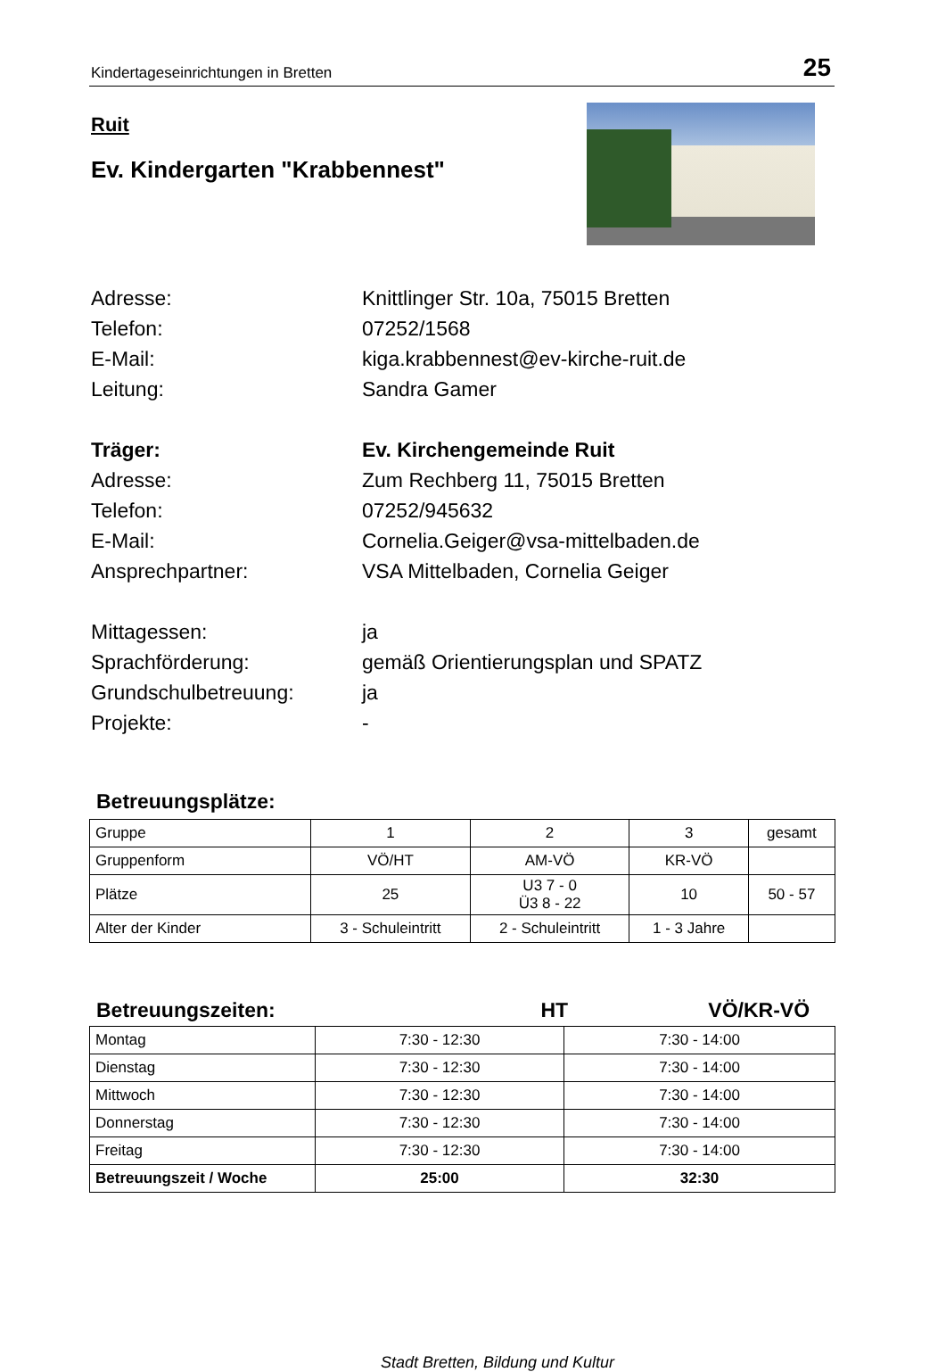Kindertageseinrichtungen in Bretten 25
Ruit
Ev. Kindergarten "Krabbennest"
Adresse: Knittlinger Str. 10a, 75015 Bretten
Telefon: 07252/1568
E-Mail: kiga.krabbennest@ev-kirche-ruit.de
Leitung: Sandra Gamer
Träger: Ev. Kirchengemeinde Ruit
Adresse: Zum Rechberg 11, 75015 Bretten
Telefon: 07252/945632
E-Mail: Cornelia.Geiger@vsa-mittelbaden.de
Ansprechpartner: VSA Mittelbaden, Cornelia Geiger
Mittagessen: ja
Sprachförderung: gemäß Orientierungsplan und SPATZ
Grundschulbetreuung: ja
Projekte: -
Betreuungsplätze:
| Gruppe | 1 | 2 | 3 | gesamt |
| Gruppenform | VÖ/HT | AM-VÖ | KR-VÖ | |
| Plätze | 25 | U3 7 - 0 Ü3 8 - 22 | 10 | 50 - 57 |
| Alter der Kinder | 3 - Schuleintritt | 2 - Schuleintritt | 1 - 3 Jahre | |
Betreuungszeiten: HT VÖ/KR-VÖ
| Montag | 7:30 - 12:30 | 7:30 - 14:00 |
| Dienstag | 7:30 - 12:30 | 7:30 - 14:00 |
| Mittwoch | 7:30 - 12:30 | 7:30 - 14:00 |
| Donnerstag | 7:30 - 12:30 | 7:30 - 14:00 |
| Freitag | 7:30 - 12:30 | 7:30 - 14:00 |
| Betreuungszeit / Woche | 25:00 | 32:30 |
Stadt Bretten, Bildung und Kultur